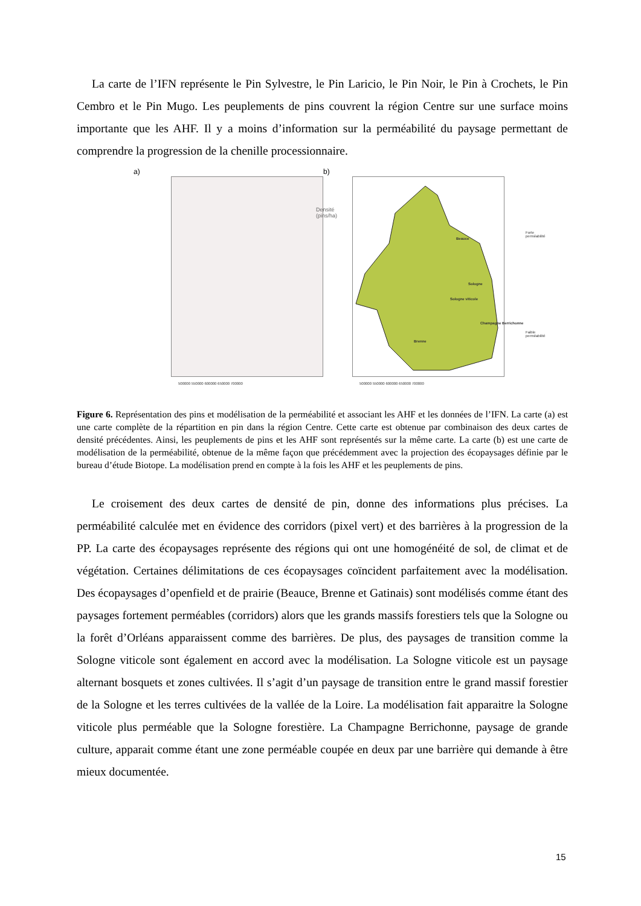La carte de l’IFN représente le Pin Sylvestre, le Pin Laricio, le Pin Noir, le Pin à Crochets, le Pin Cembro et le Pin Mugo. Les peuplements de pins couvrent la région Centre sur une surface moins importante que les AHF. Il y a moins d’information sur la perméabilité du paysage permettant de comprendre la progression de la chenille processionnaire.
a) b)
Densité
(pins/ha)
Forte perméabilité
Faible perméabilité
Beauce
Sologne
Sologne viticole
Champagne Berrichonne
Brenne
500000 550000 600000 650000 700000 500000 550000 600000 650000 700000
Figure 6. Représentation des pins et modélisation de la perméabilité et associant les AHF et les données de l’IFN. La carte (a) est une carte complète de la répartition en pin dans la région Centre. Cette carte est obtenue par combinaison des deux cartes de densité précédentes. Ainsi, les peuplements de pins et les AHF sont représentés sur la même carte. La carte (b) est une carte de modélisation de la perméabilité, obtenue de la même façon que précédemment avec la projection des écopaysages définie par le bureau d’étude Biotope. La modélisation prend en compte à la fois les AHF et les peuplements de pins.
Le croisement des deux cartes de densité de pin, donne des informations plus précises. La perméabilité calculée met en évidence des corridors (pixel vert) et des barrières à la progression de la PP. La carte des écopaysages représente des régions qui ont une homogénéité de sol, de climat et de végétation. Certaines délimitations de ces écopaysages coïncident parfaitement avec la modélisation. Des écopaysages d’openfield et de prairie (Beauce, Brenne et Gatinais) sont modélisés comme étant des paysages fortement perméables (corridors) alors que les grands massifs forestiers tels que la Sologne ou la forêt d’Orléans apparaissent comme des barrières. De plus, des paysages de transition comme la Sologne viticole sont également en accord avec la modélisation. La Sologne viticole est un paysage alternant bosquets et zones cultivées. Il s’agit d’un paysage de transition entre le grand massif forestier de la Sologne et les terres cultivées de la vallée de la Loire. La modélisation fait apparaitre la Sologne viticole plus perméable que la Sologne forestière. La Champagne Berrichonne, paysage de grande culture, apparait comme étant une zone perméable coupée en deux par une barrière qui demande à être mieux documentée.
15